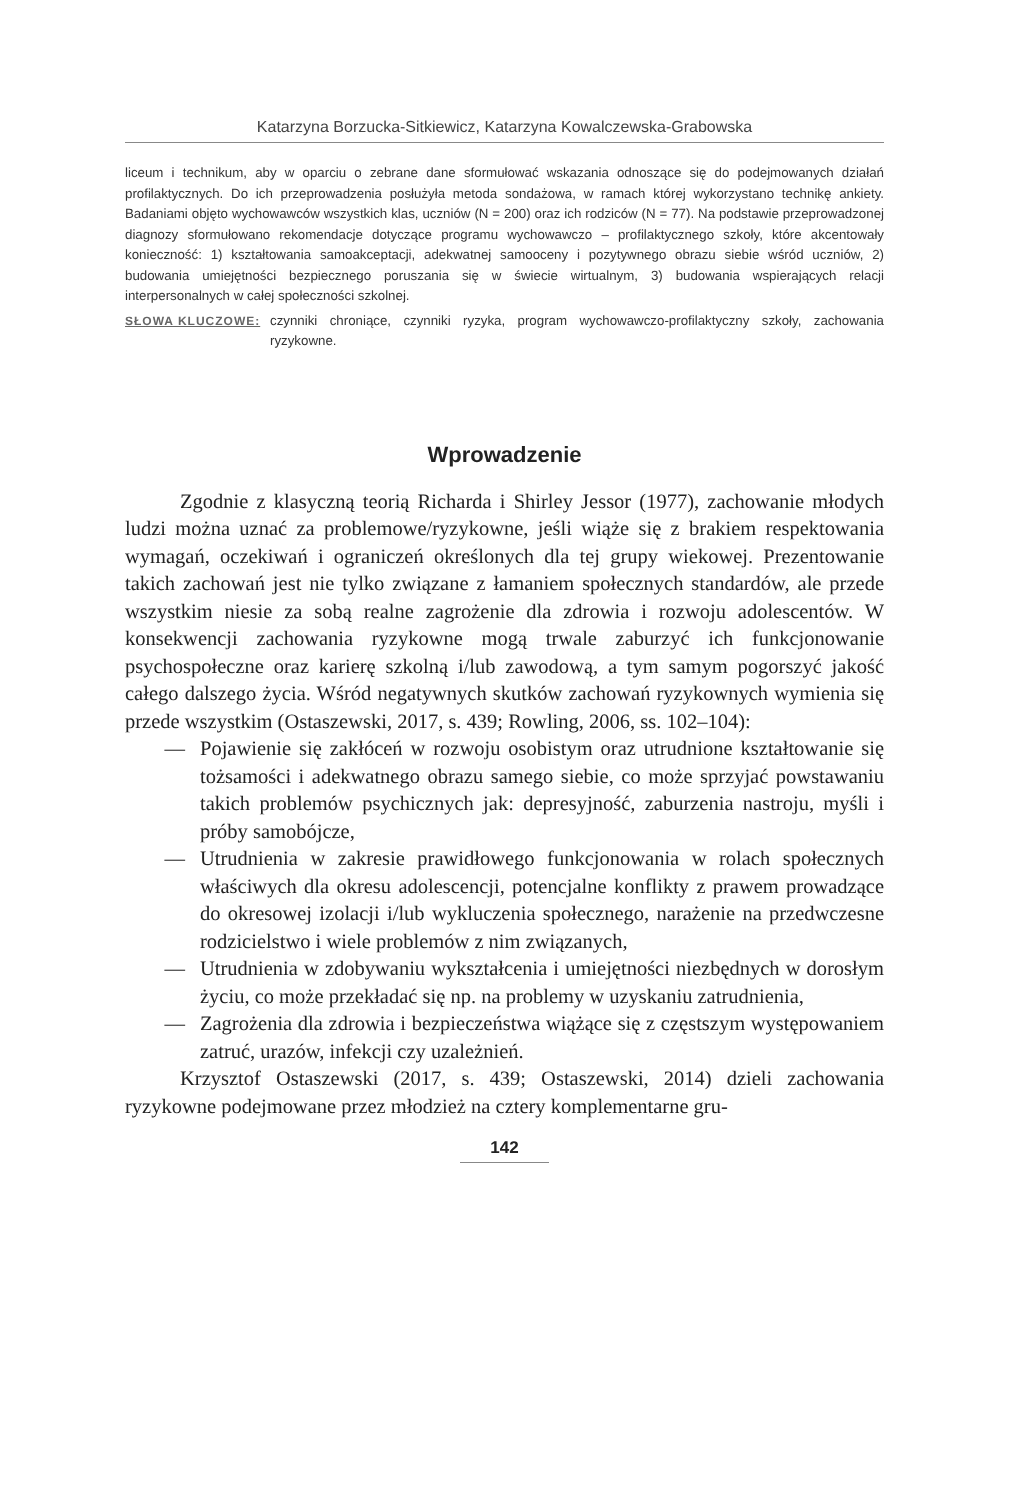Katarzyna Borzucka-Sitkiewicz, Katarzyna Kowalczewska-Grabowska
liceum i technikum, aby w oparciu o zebrane dane sformułować wskazania odnoszące się do podejmowanych działań profilaktycznych. Do ich przeprowadzenia posłużyła metoda sondażowa, w ramach której wykorzystano technikę ankiety. Badaniami objęto wychowawców wszystkich klas, uczniów (N = 200) oraz ich rodziców (N = 77). Na podstawie przeprowadzonej diagnozy sformułowano rekomendacje dotyczące programu wychowawczo – profilaktycznego szkoły, które akcentowały konieczność: 1) kształtowania samoakceptacji, adekwatnej samooceny i pozytywnego obrazu siebie wśród uczniów, 2) budowania umiejętności bezpiecznego poruszania się w świecie wirtualnym, 3) budowania wspierających relacji interpersonalnych w całej społeczności szkolnej.
SŁOWA KLUCZOWE: czynniki chroniące, czynniki ryzyka, program wychowawczo-profilaktyczny szkoły, zachowania ryzykowne.
Wprowadzenie
Zgodnie z klasyczną teorią Richarda i Shirley Jessor (1977), zachowanie młodych ludzi można uznać za problemowe/ryzykowne, jeśli wiąże się z brakiem respektowania wymagań, oczekiwań i ograniczeń określonych dla tej grupy wiekowej. Prezentowanie takich zachowań jest nie tylko związane z łamaniem społecznych standardów, ale przede wszystkim niesie za sobą realne zagrożenie dla zdrowia i rozwoju adolescentów. W konsekwencji zachowania ryzykowne mogą trwale zaburzyć ich funkcjonowanie psychospołeczne oraz karierę szkolną i/lub zawodową, a tym samym pogorszyć jakość całego dalszego życia. Wśród negatywnych skutków zachowań ryzykownych wymienia się przede wszystkim (Ostaszewski, 2017, s. 439; Rowling, 2006, ss. 102–104):
— Pojawienie się zakłóceń w rozwoju osobistym oraz utrudnione kształtowanie się tożsamości i adekwatnego obrazu samego siebie, co może sprzyjać powstawaniu takich problemów psychicznych jak: depresyjność, zaburzenia nastroju, myśli i próby samobójcze,
— Utrudnienia w zakresie prawidłowego funkcjonowania w rolach społecznych właściwych dla okresu adolescencji, potencjalne konflikty z prawem prowadzące do okresowej izolacji i/lub wykluczenia społecznego, narażenie na przedwczesne rodzicielstwo i wiele problemów z nim związanych,
— Utrudnienia w zdobywaniu wykształcenia i umiejętności niezbędnych w dorosłym życiu, co może przekładać się np. na problemy w uzyskaniu zatrudnienia,
— Zagrożenia dla zdrowia i bezpieczeństwa wiążące się z częstszym występowaniem zatruć, urazów, infekcji czy uzależnień.
Krzysztof Ostaszewski (2017, s. 439; Ostaszewski, 2014) dzieli zachowania ryzykowne podejmowane przez młodzież na cztery komplementarne gru-
142